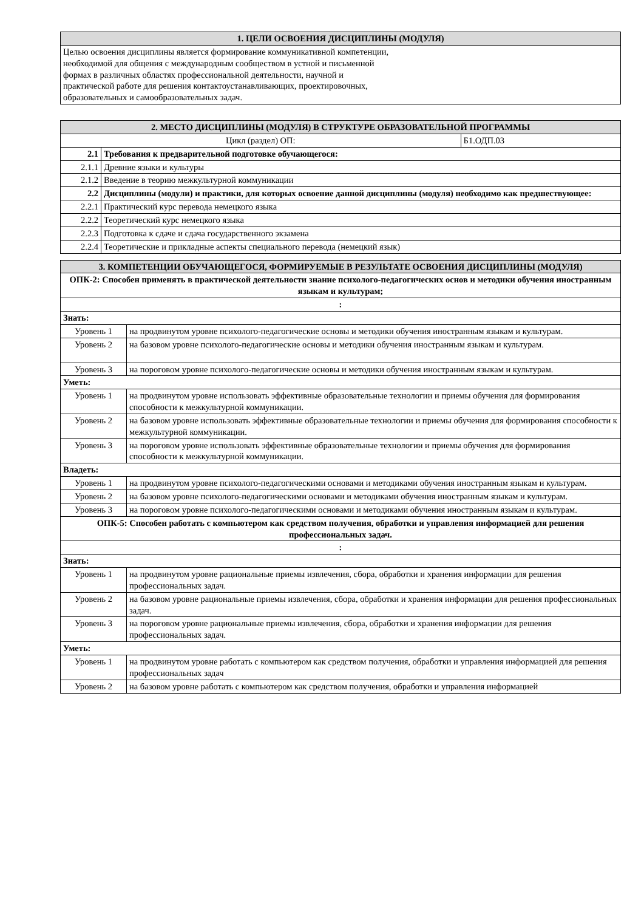| 1. ЦЕЛИ ОСВОЕНИЯ ДИСЦИПЛИНЫ (МОДУЛЯ) |
| --- |
| Целью освоения дисциплины является формирование коммуникативной компетенции, необходимой для общения с международным сообществом в устной и письменной формах в различных областях профессиональной деятельности, научной и практической работе для решения контактоустанавливающих, проектировочных, образовательных и самообразовательных задач. |
| 2. МЕСТО ДИСЦИПЛИНЫ (МОДУЛЯ) В СТРУКТУРЕ ОБРАЗОВАТЕЛЬНОЙ ПРОГРАММЫ | | |
| --- | --- | --- |
| Цикл (раздел) ОП: | | Б1.ОДП.03 |
| 2.1 | Требования к предварительной подготовке обучающегося: | |
| 2.1.1 | Древние языки и культуры | |
| 2.1.2 | Введение в теорию межкультурной коммуникации | |
| 2.2 | Дисциплины (модули) и практики, для которых освоение данной дисциплины (модуля) необходимо как предшествующее: | |
| 2.2.1 | Практический курс перевода немецкого языка | |
| 2.2.2 | Теоретический курс немецкого языка | |
| 2.2.3 | Подготовка к сдаче и сдача государственного экзамена | |
| 2.2.4 | Теоретические и прикладные аспекты специального перевода (немецкий язык) | |
| 3. КОМПЕТЕНЦИИ ОБУЧАЮЩЕГОСЯ, ФОРМИРУЕМЫЕ В РЕЗУЛЬТАТЕ ОСВОЕНИЯ ДИСЦИПЛИНЫ (МОДУЛЯ) | |
| --- | --- |
| ОПК-2: Способен применять в практической деятельности знание психолого-педагогических основ и методики обучения иностранным языкам и культурам; | |
| : | |
| Знать: | |
| Уровень 1 | на продвинутом уровне психолого-педагогические основы и методики обучения иностранным языкам и культурам. |
| Уровень 2 | на базовом уровне психолого-педагогические основы и методики обучения иностранным языкам и культурам. |
| Уровень 3 | на пороговом уровне психолого-педагогические основы и методики обучения иностранным языкам и культурам. |
| Уметь: | |
| Уровень 1 | на продвинутом уровне использовать эффективные образовательные технологии и приемы обучения для формирования способности к межкультурной коммуникации. |
| Уровень 2 | на базовом уровне использовать эффективные образовательные технологии и приемы обучения для формирования способности к межкультурной коммуникации. |
| Уровень 3 | на пороговом уровне использовать эффективные образовательные технологии и приемы обучения для формирования способности к межкультурной коммуникации. |
| Владеть: | |
| Уровень 1 | на продвинутом уровне психолого-педагогическими основами и методиками обучения иностранным языкам и культурам. |
| Уровень 2 | на базовом уровне психолого-педагогическими основами и методиками обучения иностранным языкам и культурам. |
| Уровень 3 | на пороговом уровне психолого-педагогическими основами и методиками обучения иностранным языкам и культурам. |
| ОПК-5: Способен работать с компьютером как средством получения, обработки и управления информацией для решения профессиональных задач. | |
| : | |
| Знать: | |
| Уровень 1 | на продвинутом уровне рациональные приемы извлечения, сбора, обработки и хранения информации для решения профессиональных задач. |
| Уровень 2 | на базовом уровне рациональные приемы извлечения, сбора, обработки и хранения информации для решения профессиональных задач. |
| Уровень 3 | на пороговом уровне рациональные приемы извлечения, сбора, обработки и хранения информации для решения профессиональных задач. |
| Уметь: | |
| Уровень 1 | на продвинутом уровне работать с компьютером как средством получения, обработки и управления информацией для решения профессиональных задач |
| Уровень 2 | на базовом уровне работать с компьютером как средством получения, обработки и управления информацией |